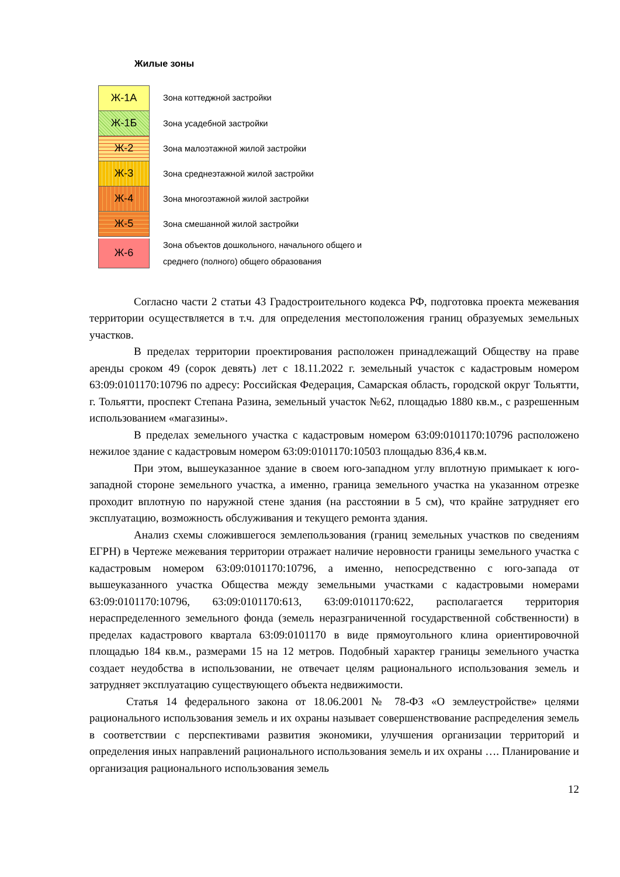Жилые зоны
Ж-1А
Зона коттеджной застройки
Ж-1Б
Зона усадебной застройки
Ж-2
Зона малоэтажной жилой застройки
Ж-3
Зона среднеэтажной жилой застройки
Ж-4
Зона многоэтажной жилой застройки
Ж-5
Зона смешанной жилой застройки
Ж-6
Зона объектов дошкольного, начального общего и
среднего (полного) общего образования
Согласно части 2 статьи 43 Градостроительного кодекса РФ, подготовка проекта межевания территории осуществляется в т.ч. для определения местоположения границ образуемых земельных участков.
В пределах территории проектирования расположен принадлежащий Обществу на праве аренды сроком 49 (сорок девять) лет с 18.11.2022 г. земельный участок с кадастровым номером 63:09:0101170:10796 по адресу: Российская Федерация, Самарская область, городской округ Тольятти, г. Тольятти, проспект Степана Разина, земельный участок №62, площадью 1880 кв.м., с разрешенным использованием «магазины».
В пределах земельного участка с кадастровым номером 63:09:0101170:10796 расположено нежилое здание с кадастровым номером 63:09:0101170:10503 площадью 836,4 кв.м.
При этом, вышеуказанное здание в своем юго-западном углу вплотную примыкает к юго-западной стороне земельного участка, а именно, граница земельного участка на указанном отрезке проходит вплотную по наружной стене здания (на расстоянии в 5 см), что крайне затрудняет его эксплуатацию, возможность обслуживания и текущего ремонта здания.
Анализ схемы сложившегося землепользования (границ земельных участков по сведениям ЕГРН) в Чертеже межевания территории отражает наличие неровности границы земельного участка с кадастровым номером 63:09:0101170:10796, а именно, непосредственно с юго-запада от вышеуказанного участка Общества между земельными участками с кадастровыми номерами 63:09:0101170:10796, 63:09:0101170:613, 63:09:0101170:622, располагается территория нераспределенного земельного фонда (земель неразграниченной государственной собственности) в пределах кадастрового квартала 63:09:0101170 в виде прямоугольного клина ориентировочной площадью 184 кв.м., размерами 15 на 12 метров. Подобный характер границы земельного участка создает неудобства в использовании, не отвечает целям рационального использования земель и затрудняет эксплуатацию существующего объекта недвижимости.
Статья 14 федерального закона от 18.06.2001 № 78-ФЗ «О землеустройстве» целями рационального использования земель и их охраны называет совершенствование распределения земель в соответствии с перспективами развития экономики, улучшения организации территорий и определения иных направлений рационального использования земель и их охраны …. Планирование и организация рационального использования земель
12